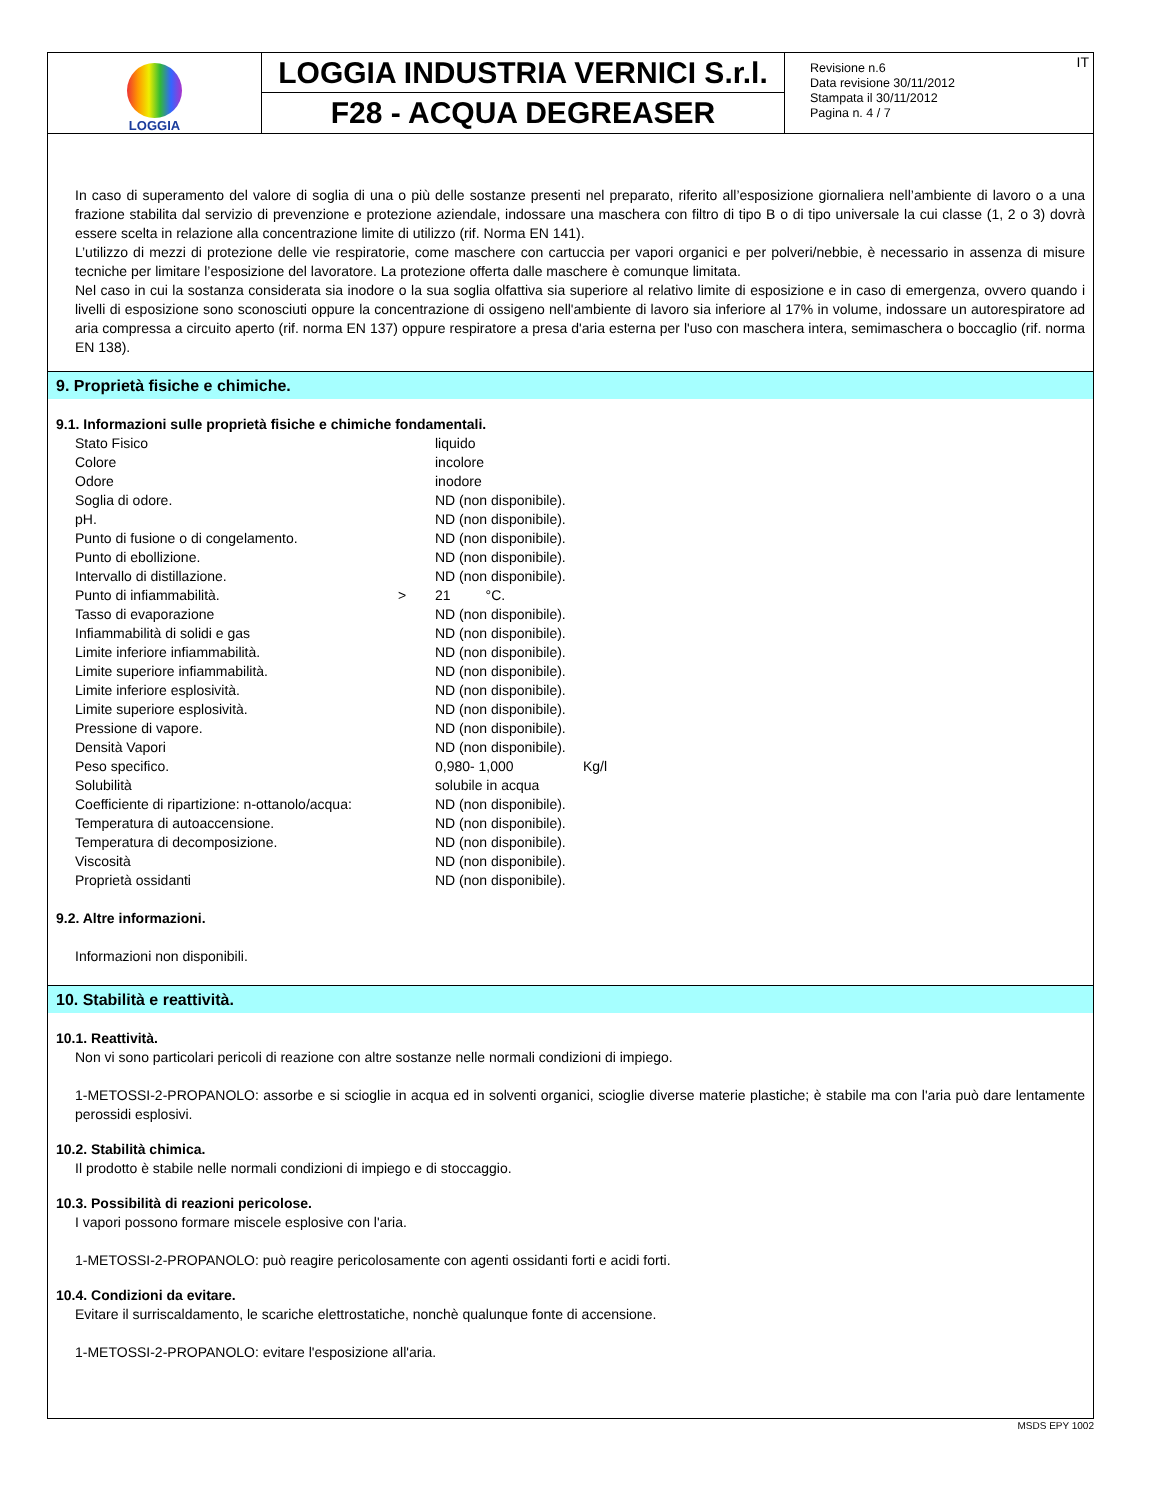LOGGIA
LOGGIA INDUSTRIA VERNICI S.r.l.
F28 - ACQUA DEGREASER
Revisione n.6
Data revisione 30/11/2012
Stampata il 30/11/2012
Pagina n. 4 / 7
IT
In caso di superamento del valore di soglia di una o più delle sostanze presenti nel preparato, riferito all’esposizione giornaliera nell’ambiente di lavoro o a una frazione stabilita dal servizio di prevenzione e protezione aziendale, indossare una maschera con filtro di tipo B o di tipo universale la cui classe (1, 2 o 3) dovrà essere scelta in relazione alla concentrazione limite di utilizzo (rif. Norma EN 141).
L’utilizzo di mezzi di protezione delle vie respiratorie, come maschere con cartuccia per vapori organici e per polveri/nebbie, è necessario in assenza di misure tecniche per limitare l’esposizione del lavoratore. La protezione offerta dalle maschere è comunque limitata.
Nel caso in cui la sostanza considerata sia inodore o la sua soglia olfattiva sia superiore al relativo limite di esposizione e in caso di emergenza, ovvero quando i livelli di esposizione sono sconosciuti oppure la concentrazione di ossigeno nell'ambiente di lavoro sia inferiore al 17% in volume, indossare un autorespiratore ad aria compressa a circuito aperto (rif. norma EN 137) oppure respiratore a presa d'aria esterna per l'uso con maschera intera, semimaschera o boccaglio (rif. norma EN 138).
9. Proprietà fisiche e chimiche.
9.1. Informazioni sulle proprietà fisiche e chimiche fondamentali.
| Stato Fisico | | liquido | |
| Colore | | incolore | |
| Odore | | inodore | |
| Soglia di odore. | | ND (non disponibile). | |
| pH. | | ND (non disponibile). | |
| Punto di fusione o di congelamento. | | ND (non disponibile). | |
| Punto di ebollizione. | | ND (non disponibile). | |
| Intervallo di distillazione. | | ND (non disponibile). | |
| Punto di infiammabilità. | > | 21 °C. | |
| Tasso di evaporazione | | ND (non disponibile). | |
| Infiammabilità di solidi e gas | | ND (non disponibile). | |
| Limite inferiore infiammabilità. | | ND (non disponibile). | |
| Limite superiore infiammabilità. | | ND (non disponibile). | |
| Limite inferiore esplosività. | | ND (non disponibile). | |
| Limite superiore esplosività. | | ND (non disponibile). | |
| Pressione di vapore. | | ND (non disponibile). | |
| Densità Vapori | | ND (non disponibile). | |
| Peso specifico. | | 0,980- 1,000 | Kg/l |
| Solubilità | | solubile in acqua | |
| Coefficiente di ripartizione: n-ottanolo/acqua: | | ND (non disponibile). | |
| Temperatura di autoaccensione. | | ND (non disponibile). | |
| Temperatura di decomposizione. | | ND (non disponibile). | |
| Viscosità | | ND (non disponibile). | |
| Proprietà ossidanti | | ND (non disponibile). | |
9.2. Altre informazioni.
Informazioni non disponibili.
10. Stabilità e reattività.
10.1. Reattività.
Non vi sono particolari pericoli di reazione con altre sostanze nelle normali condizioni di impiego.
1-METOSSI-2-PROPANOLO: assorbe e si scioglie in acqua ed in solventi organici, scioglie diverse materie plastiche; è stabile ma con l'aria può dare lentamente perossidi esplosivi.
10.2. Stabilità chimica.
Il prodotto è stabile nelle normali condizioni di impiego e di stoccaggio.
10.3. Possibilità di reazioni pericolose.
I vapori possono formare miscele esplosive con l'aria.
1-METOSSI-2-PROPANOLO: può reagire pericolosamente con agenti ossidanti forti e acidi forti.
10.4. Condizioni da evitare.
Evitare il surriscaldamento, le scariche elettrostatiche, nonchè qualunque fonte di accensione.
1-METOSSI-2-PROPANOLO: evitare l'esposizione all'aria.
MSDS EPY 1002